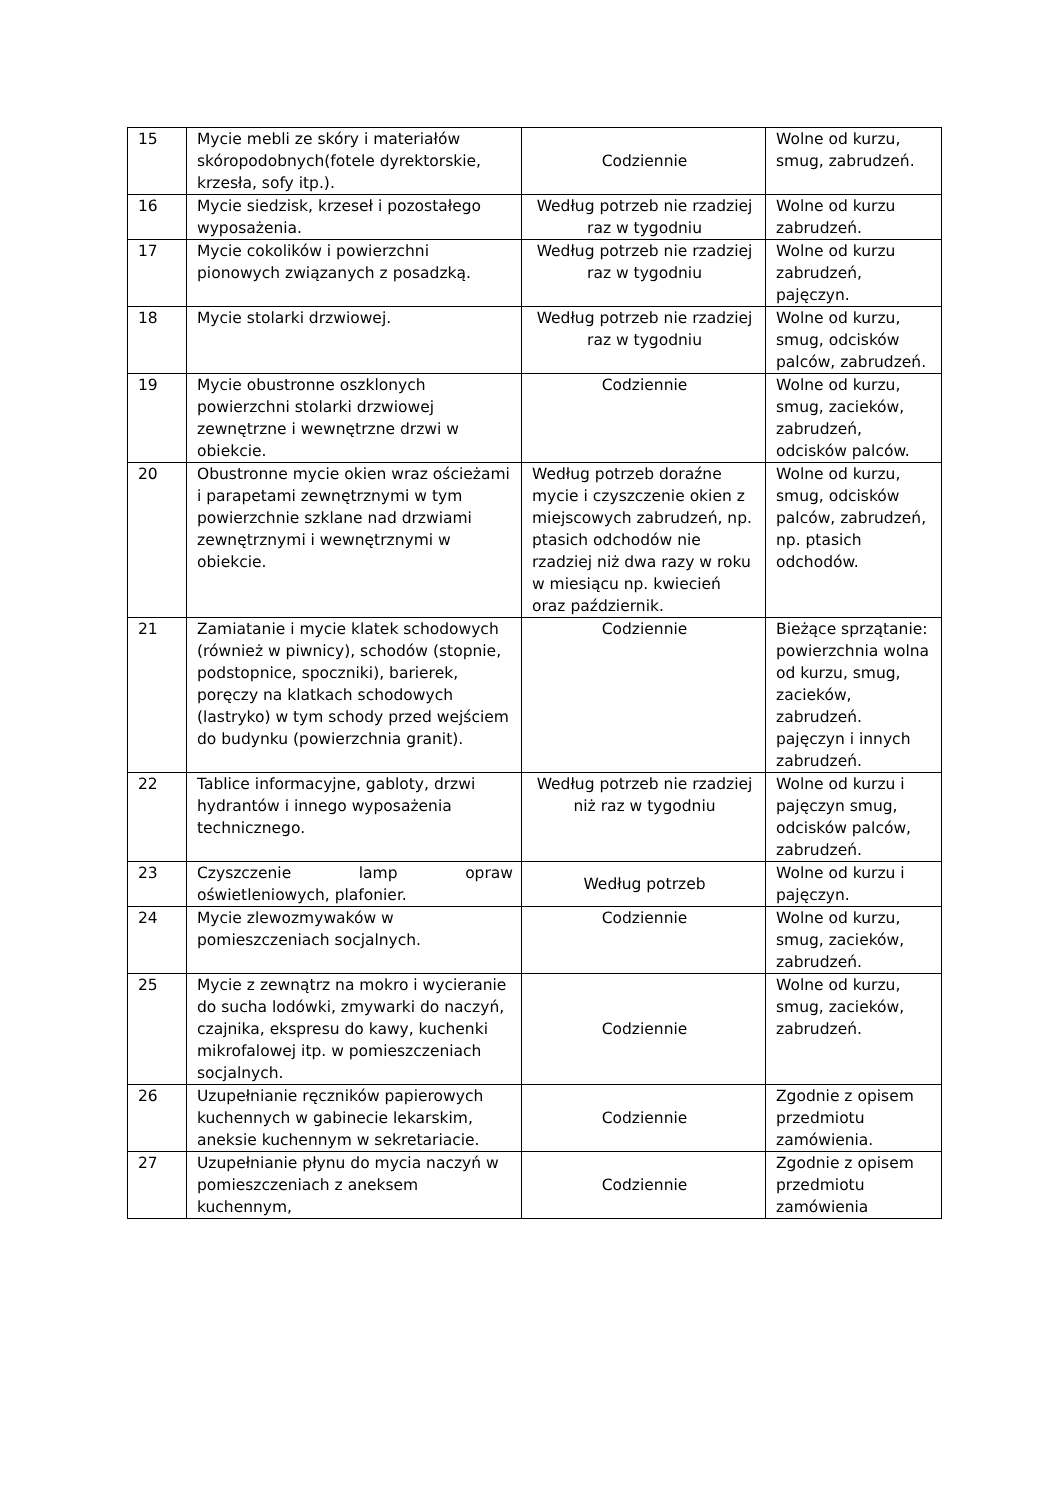| 15 | Mycie mebli ze skóry i materiałów skóropodobnych(fotele dyrektorskie, krzesła, sofy itp.). | Codziennie | Wolne od kurzu, smug, zabrudzeń. |
| 16 | Mycie siedzisk, krzeseł i pozostałego wyposażenia. | Według potrzeb nie rzadziej raz w tygodniu | Wolne od kurzu zabrudzeń. |
| 17 | Mycie cokolików i powierzchni pionowych związanych z posadzką. | Według potrzeb nie rzadziej raz w tygodniu | Wolne od kurzu zabrudzeń, pajęczyn. |
| 18 | Mycie stolarki drzwiowej. | Według potrzeb nie rzadziej raz w tygodniu | Wolne od kurzu, smug, odcisków palców, zabrudzeń. |
| 19 | Mycie obustronne oszklonych powierzchni stolarki drzwiowej zewnętrzne i wewnętrzne drzwi w obiekcie. | Codziennie | Wolne od kurzu, smug, zacieków, zabrudzeń, odcisków palców. |
| 20 | Obustronne mycie okien wraz ościeżami i parapetami zewnętrznymi w tym powierzchnie szklane nad drzwiami zewnętrznymi i wewnętrznymi w obiekcie. | Według potrzeb doraźne mycie i czyszczenie okien z miejscowych zabrudzeń, np. ptasich odchodów nie rzadziej niż dwa razy w roku w miesiącu np. kwiecień oraz październik. | Wolne od kurzu, smug, odcisków palców, zabrudzeń, np. ptasich odchodów. |
| 21 | Zamiatanie i mycie klatek schodowych (również w piwnicy), schodów (stopnie, podstopnice, spoczniki), barierek, poręczy na klatkach schodowych (lastryko) w tym schody przed wejściem do budynku (powierzchnia granit). | Codziennie | Bieżące sprzątanie: powierzchnia wolna od kurzu, smug, zacieków, zabrudzeń. pajęczyn i innych zabrudzeń. |
| 22 | Tablice informacyjne, gabloty, drzwi hydrantów i innego wyposażenia technicznego. | Według potrzeb nie rzadziej niż raz w tygodniu | Wolne od kurzu i pajęczyn smug, odcisków palców, zabrudzeń. |
| 23 | Czyszczenie lamp opraw oświetleniowych, plafonier. | Według potrzeb | Wolne od kurzu i pajęczyn. |
| 24 | Mycie zlewozmywaków w pomieszczeniach socjalnych. | Codziennie | Wolne od kurzu, smug, zacieków, zabrudzeń. |
| 25 | Mycie z zewnątrz na mokro i wycieranie do sucha lodówki, zmywarki do naczyń, czajnika, ekspresu do kawy, kuchenki mikrofalowej itp. w pomieszczeniach socjalnych. | Codziennie | Wolne od kurzu, smug, zacieków, zabrudzeń. |
| 26 | Uzupełnianie ręczników papierowych kuchennych w gabinecie lekarskim, aneksie kuchennym w sekretariacie. | Codziennie | Zgodnie z opisem przedmiotu zamówienia. |
| 27 | Uzupełnianie płynu do mycia naczyń w pomieszczeniach z aneksem kuchennym, | Codziennie | Zgodnie z opisem przedmiotu zamówienia |